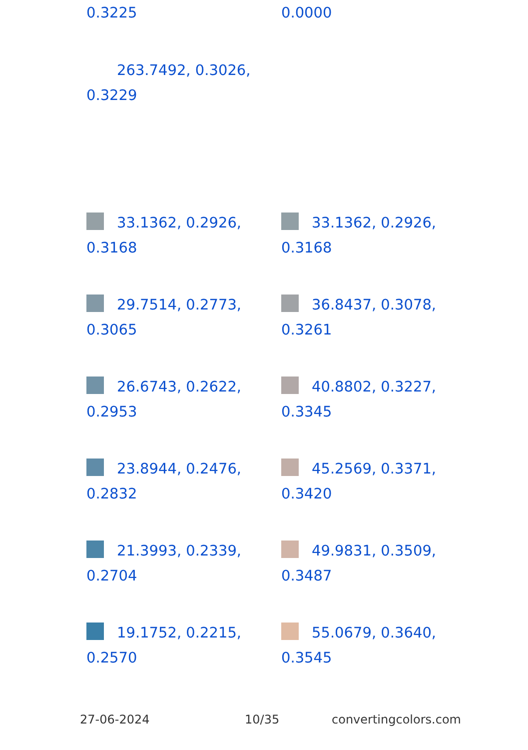0.3225 0.0000
263.7492, 0.3026, 0.3229
33.1362, 0.2926, 0.3168
33.1362, 0.2926, 0.3168
29.7514, 0.2773, 0.3065
36.8437, 0.3078, 0.3261
26.6743, 0.2622, 0.2953
40.8802, 0.3227, 0.3345
23.8944, 0.2476, 0.2832
45.2569, 0.3371, 0.3420
21.3993, 0.2339, 0.2704
49.9831, 0.3509, 0.3487
19.1752, 0.2215, 0.2570
55.0679, 0.3640, 0.3545
27-06-2024 10/35 convertingcolors.com